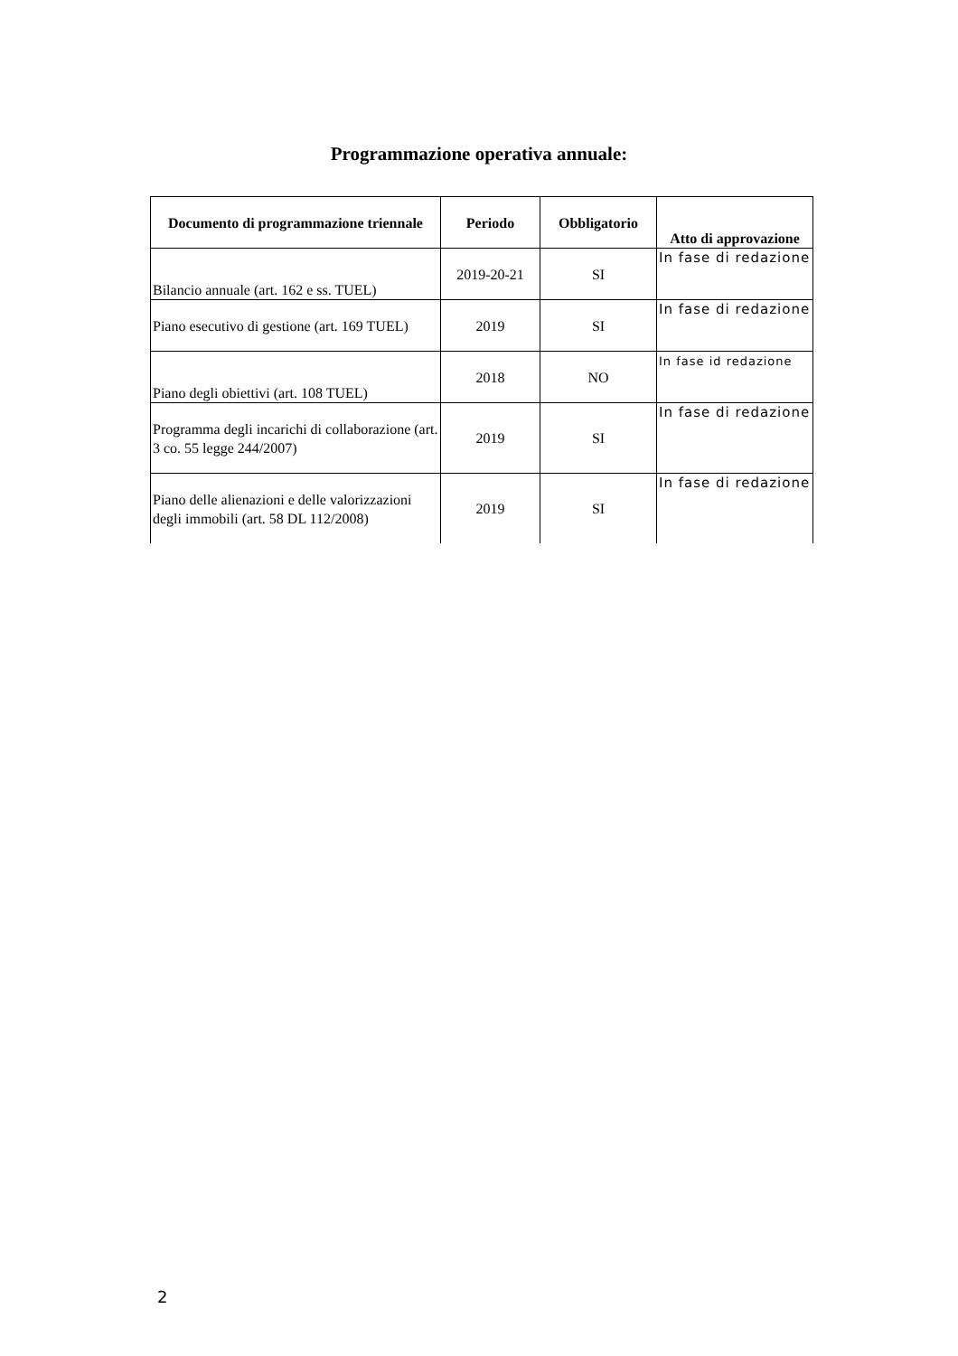Programmazione operativa annuale:
| Documento di programmazione triennale | Periodo | Obbligatorio | Atto di approvazione |
| --- | --- | --- | --- |
| Bilancio annuale (art. 162 e ss. TUEL) | 2019-20-21 | SI | In fase di redazione |
| Piano esecutivo di gestione (art. 169 TUEL) | 2019 | SI | In fase di redazione |
| Piano degli obiettivi (art. 108 TUEL) | 2018 | NO | In fase id redazione |
| Programma degli incarichi di collaborazione (art. 3 co. 55 legge 244/2007) | 2019 | SI | In fase di redazione |
| Piano delle alienazioni e delle valorizzazioni degli immobili (art. 58 DL 112/2008) | 2019 | SI | In fase di redazione |
2